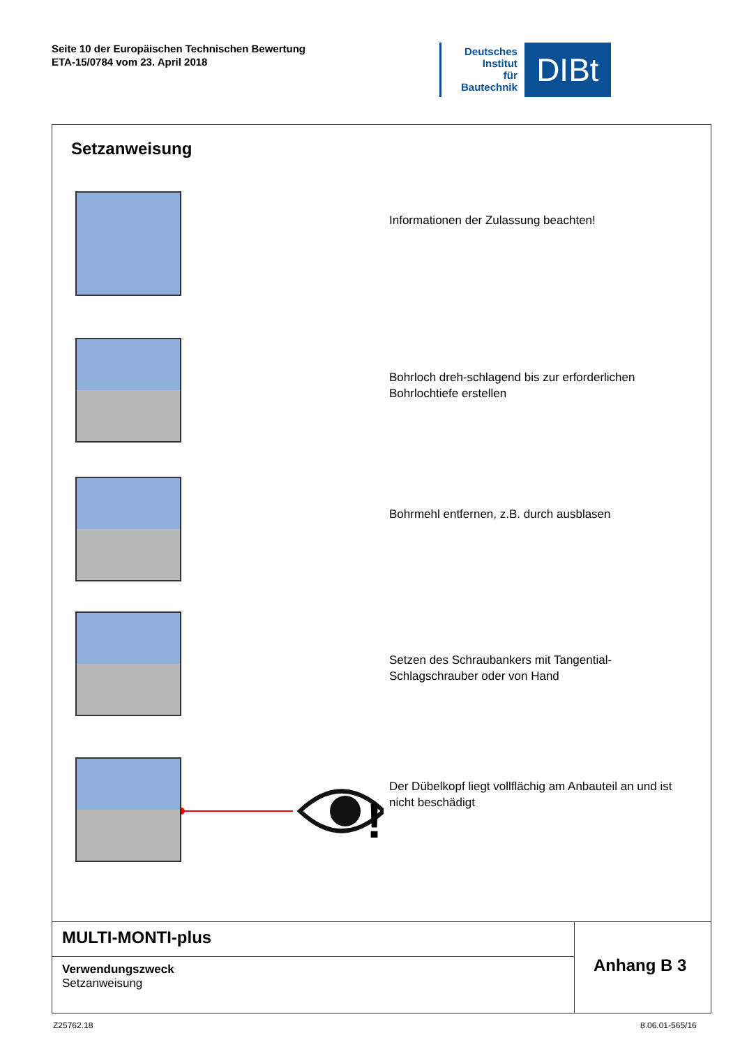Seite 10 der Europäischen Technischen Bewertung
ETA-15/0784 vom 23. April 2018
Deutsches
Institut
für
Bautechnik
DIBt
Setzanweisung
Informationen der Zulassung beachten!
Bohrloch dreh-schlagend bis zur erforderlichen
Bohrlochtiefe erstellen
Bohrmehl entfernen, z.B. durch ausblasen
Setzen des Schraubankers mit Tangential-
Schlagschrauber oder von Hand
!
Der Dübelkopf liegt vollflächig am Anbauteil an und ist
nicht beschädigt
MULTI-MONTI-plus
Verwendungszweck
Setzanweisung
Anhang B 3
Z25762.18 8.06.01-565/16